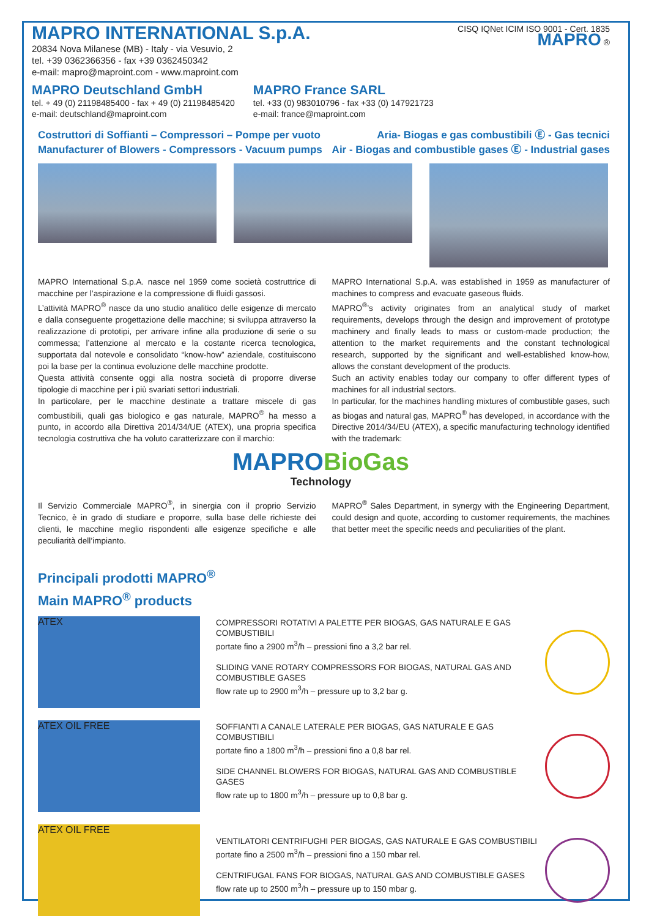MAPRO INTERNATIONAL S.p.A.
20834 Nova Milanese (MB) - Italy - via Vesuvio, 2
tel. +39 0362366356 - fax +39 0362450342
e-mail: mapro@maproint.com - www.maproint.com
CISQ IQNet ICIM ISO 9001 - Cert. 1835
MAPRO ®
MAPRO Deutschland GmbH
tel. + 49 (0) 21198485400 - fax + 49 (0) 21198485420
e-mail: deutschland@maproint.com
MAPRO France SARL
tel. +33 (0) 983010796 - fax +33 (0) 147921723
e-mail: france@maproint.com
Costruttori di Soffianti – Compressori – Pompe per vuoto
Manufacturer of Blowers - Compressors - Vacuum pumps
Aria- Biogas e gas combustibili Ⓔ - Gas tecnici
Air - Biogas and combustible gases Ⓔ - Industrial gases
MAPRO International S.p.A. nasce nel 1959 come società costruttrice di macchine per l’aspirazione e la compressione di fluidi gassosi.
L’attività MAPRO<sup>®</sup> nasce da uno studio analitico delle esigenze di mercato e dalla conseguente progettazione delle macchine; si sviluppa attraverso la realizzazione di prototipi, per arrivare infine alla produzione di serie o su commessa; l’attenzione al mercato e la costante ricerca tecnologica, supportata dal notevole e consolidato “know-how” aziendale, costituiscono poi la base per la continua evoluzione delle macchine prodotte.
Questa attività consente oggi alla nostra società di proporre diverse tipologie di macchine per i più svariati settori industriali.
In particolare, per le macchine destinate a trattare miscele di gas combustibili, quali gas biologico e gas naturale, MAPRO<sup>®</sup> ha messo a punto, in accordo alla Direttiva 2014/34/UE (ATEX), una propria specifica tecnologia costruttiva che ha voluto caratterizzare con il marchio:
MAPRO International S.p.A. was established in 1959 as manufacturer of machines to compress and evacuate gaseous fluids.
MAPRO<sup>®</sup>’s activity originates from an analytical study of market requirements, develops through the design and improvement of prototype machinery and finally leads to mass or custom-made production; the attention to the market requirements and the constant technological research, supported by the significant and well-established know-how, allows the constant development of the products.
Such an activity enables today our company to offer different types of machines for all industrial sectors.
In particular, for the machines handling mixtures of combustible gases, such as biogas and natural gas, MAPRO<sup>®</sup> has developed, in accordance with the Directive 2014/34/EU (ATEX), a specific manufacturing technology identified with the trademark:
MAPROBioGas
Technology
Il Servizio Commerciale MAPRO<sup>®</sup>, in sinergia con il proprio Servizio Tecnico, è in grado di studiare e proporre, sulla base delle richieste dei clienti, le macchine meglio rispondenti alle esigenze specifiche e alle peculiarità dell’impianto.
MAPRO<sup>®</sup> Sales Department, in synergy with the Engineering Department, could design and quote, according to customer requirements, the machines that better meet the specific needs and peculiarities of the plant.
Principali prodotti MAPRO<sup>®</sup>
Main MAPRO<sup>®</sup> products
ATEX
COMPRESSORI ROTATIVI A PALETTE PER BIOGAS, GAS NATURALE E GAS COMBUSTIBILI
portate fino a 2900 m<sup>3</sup>/h – pressioni fino a 3,2 bar rel.
SLIDING VANE ROTARY COMPRESSORS FOR BIOGAS, NATURAL GAS AND COMBUSTIBLE GASES
flow rate up to 2900 m<sup>3</sup>/h – pressure up to 3,2 bar g.
ATEX OIL FREE
SOFFIANTI A CANALE LATERALE PER BIOGAS, GAS NATURALE E GAS COMBUSTIBILI
portate fino a 1800 m<sup>3</sup>/h – pressioni fino a 0,8 bar rel.
SIDE CHANNEL BLOWERS FOR BIOGAS, NATURAL GAS AND COMBUSTIBLE GASES
flow rate up to 1800 m<sup>3</sup>/h – pressure up to 0,8 bar g.
ATEX OIL FREE
VENTILATORI CENTRIFUGHI PER BIOGAS, GAS NATURALE E GAS COMBUSTIBILI
portate fino a 2500 m<sup>3</sup>/h – pressioni fino a 150 mbar rel.
CENTRIFUGAL FANS FOR BIOGAS, NATURAL GAS AND COMBUSTIBLE GASES
flow rate up to 2500 m<sup>3</sup>/h – pressure up to 150 mbar g.